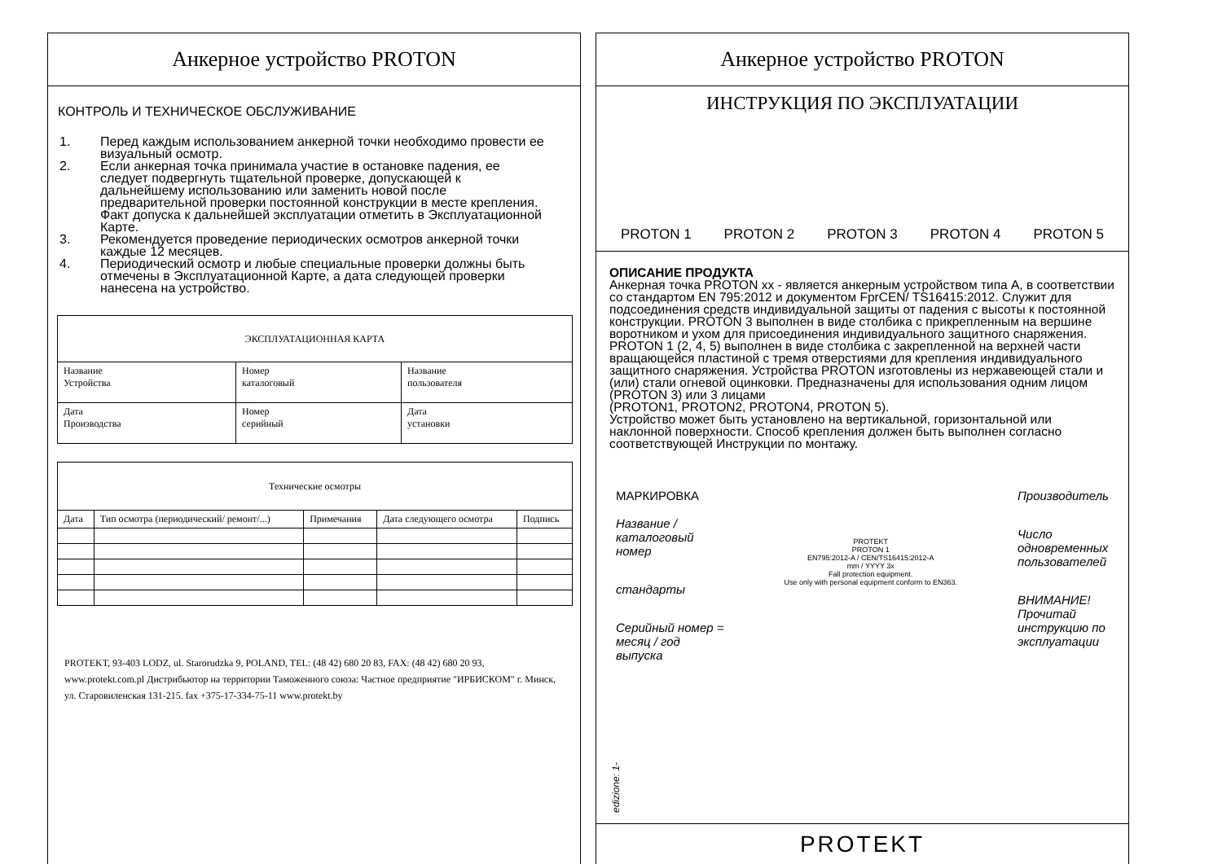Анкерное устройство PROTON
КОНТРОЛЬ И ТЕХНИЧЕСКОЕ ОБСЛУЖИВАНИЕ
1. Перед каждым использованием анкерной точки необходимо провести ее визуальный осмотр.
2. Если анкерная точка принимала участие в остановке падения, ее следует подвергнуть тщательной проверке, допускающей к дальнейшему использованию или заменить новой после предварительной проверки постоянной конструкции в месте крепления. Факт допуска к дальнейшей эксплуатации отметить в Эксплуатационной Карте.
3. Рекомендуется проведение периодических осмотров анкерной точки каждые 12 месяцев.
4. Периодический осмотр и любые специальные проверки должны быть отмечены в Эксплуатационной Карте, а дата следующей проверки нанесена на устройство.
| ЭКСПЛУАТАЦИОННАЯ КАРТА | | |
| --- | --- | --- |
| Название Устройства | Номер каталоговый | Название пользователя |
| Дата Производства | Номер серийный | Дата установки |
| Технические осмотры | | | | |
| --- | --- | --- | --- | --- |
| Дата | Тип осмотра (периодический/ ремонт/...) | Примечания | Дата следующего осмотра | Подпись |
PROTEKT, 93-403 LODZ, ul. Starorudzka 9, POLAND, TEL: (48 42) 680 20 83, FAX: (48 42) 680 20 93, www.protekt.com.pl Дистрибьютор на территории Таможенного союза: Частное предприятие "ИРБИСКОМ" г. Минск,
ул. Старовиленская 131-215. fax +375-17-334-75-11 www.protekt.by
edizione: 1-
Анкерное устройство PROTON
ИНСТРУКЦИЯ ПО ЭКСПЛУАТАЦИИ
PROTON 1 PROTON 2 PROTON 3 PROTON 4 PROTON 5
ОПИСАНИЕ ПРОДУКТА
Анкерная точка PROTON xx - является анкерным устройством типа А, в соответствии со стандартом EN 795:2012 и документом FprCEN/ TS16415:2012. Служит для подсоединения средств индивидуальной защиты от падения с высоты к постоянной конструкции. PROTON 3 выполнен в виде столбика с прикрепленным на вершине воротником и ухом для присоединения индивидуального защитного снаряжения. PROTON 1 (2, 4, 5) выполнен в виде столбика с закрепленной на верхней части вращающейся пластиной с тремя отверстиями для крепления индивидуального защитного снаряжения. Устройства PROTON изготовлены из нержавеющей стали и (или) стали огневой оцинковки. Предназначены для использования одним лицом (PROTON 3) или 3 лицами
(PROTON1, PROTON2, PROTON4, PROTON 5).
Устройство может быть установлено на вертикальной, горизонтальной или наклонной поверхности. Способ крепления должен быть выполнен согласно соответствующей Инструкции по монтажу.
МАРКИРОВКА
Название /
каталоговый
номер
стандарты
Серийный номер =
месяц / год
выпуска
PROTEKT
PROTON 1
EN795:2012-A / CEN/TS16415:2012-A
mm / YYYY 3x
Fall protection equipment.
Use only with personal equipment conform to EN363.
Производитель
Число
одновременных
пользователей
ВНИМАНИЕ!
Прочитай
инструкцию по
эксплуатации
PROTEKT